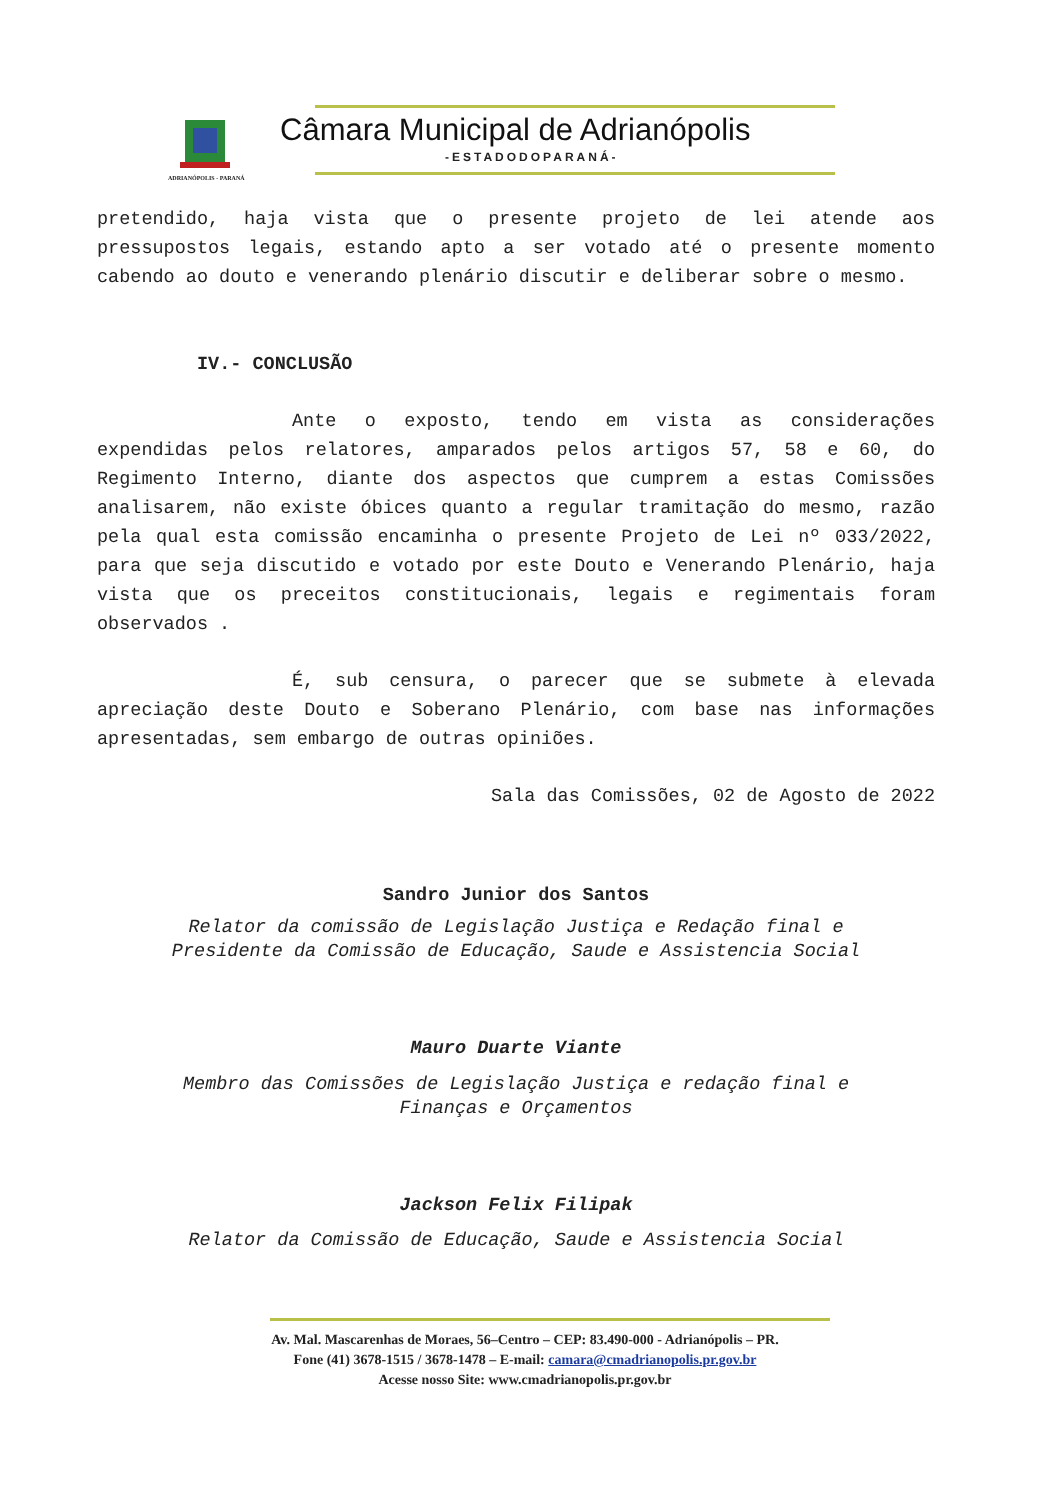Câmara Municipal de Adrianópolis
-ESTADODOPARANÁ-
ADRIANÓPOLIS - PARANÁ
pretendido, haja vista que o presente projeto de lei atende aos pressupostos legais, estando apto a ser votado até o presente momento cabendo ao douto e venerando plenário discutir e deliberar sobre o mesmo.
IV.- CONCLUSÃO
Ante o exposto, tendo em vista as considerações expendidas pelos relatores, amparados pelos artigos 57, 58 e 60, do Regimento Interno, diante dos aspectos que cumprem a estas Comissões analisarem, não existe óbices quanto a regular tramitação do mesmo, razão pela qual esta comissão encaminha o presente Projeto de Lei nº 033/2022, para que seja discutido e votado por este Douto e Venerando Plenário, haja vista que os preceitos constitucionais, legais e regimentais foram observados .
É, sub censura, o parecer que se submete à elevada apreciação deste Douto e Soberano Plenário, com base nas informações apresentadas, sem embargo de outras opiniões.
Sala das Comissões, 02 de Agosto de 2022
Sandro Junior dos Santos
Relator da comissão de Legislação Justiça e Redação final e
Presidente da Comissão de Educação, Saude e Assistencia Social
Mauro Duarte Viante
Membro das Comissões de Legislação Justiça e redação final e
Finanças e Orçamentos
Jackson Felix Filipak
Relator da Comissão de Educação, Saude e Assistencia Social
Av. Mal. Mascarenhas de Moraes, 56–Centro – CEP: 83.490-000 - Adrianópolis – PR.
Fone (41) 3678-1515 / 3678-1478 – E-mail: camara@cmadrianopolis.pr.gov.br
Acesse nosso Site: www.cmadrianopolis.pr.gov.br